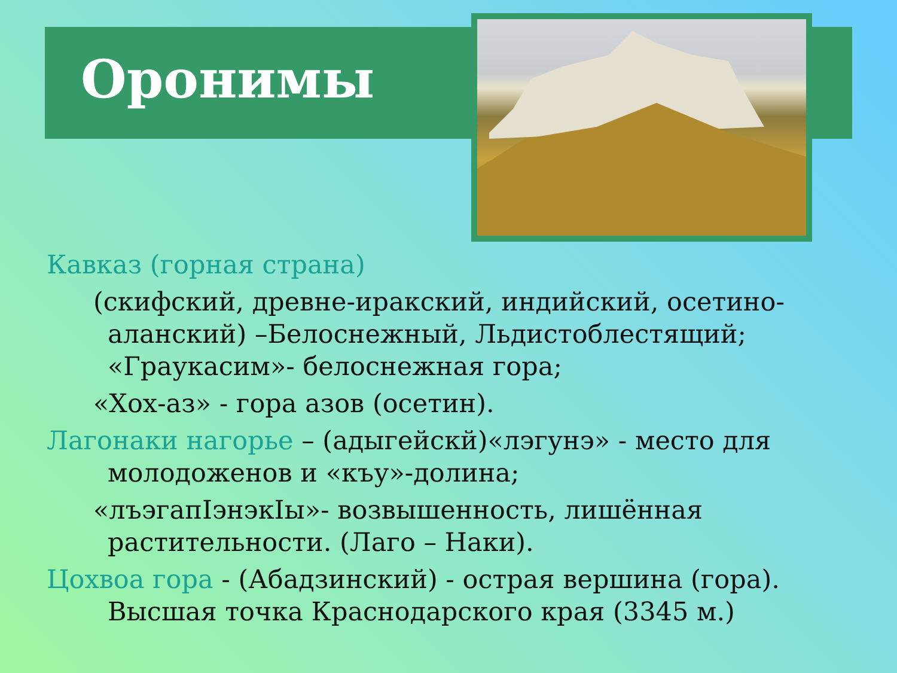Оронимы
Кавказ (горная страна)
(скифский, древне-иракский, индийский, осетино-аланский) –Белоснежный, Льдистоблестящий; «Граукасим»- белоснежная гора;
«Хох-аз» - гора азов (осетин).
Лагонаки нагорье – (адыгейскй)«лэгунэ» - место для молодоженов и «къу»-долина;
«лъэгапIэнэкIы»- возвышенность, лишённая растительности. (Лаго – Наки).
Цохвоа гора - (Абадзинский) - острая вершина (гора). Высшая точка Краснодарского края (3345 м.)